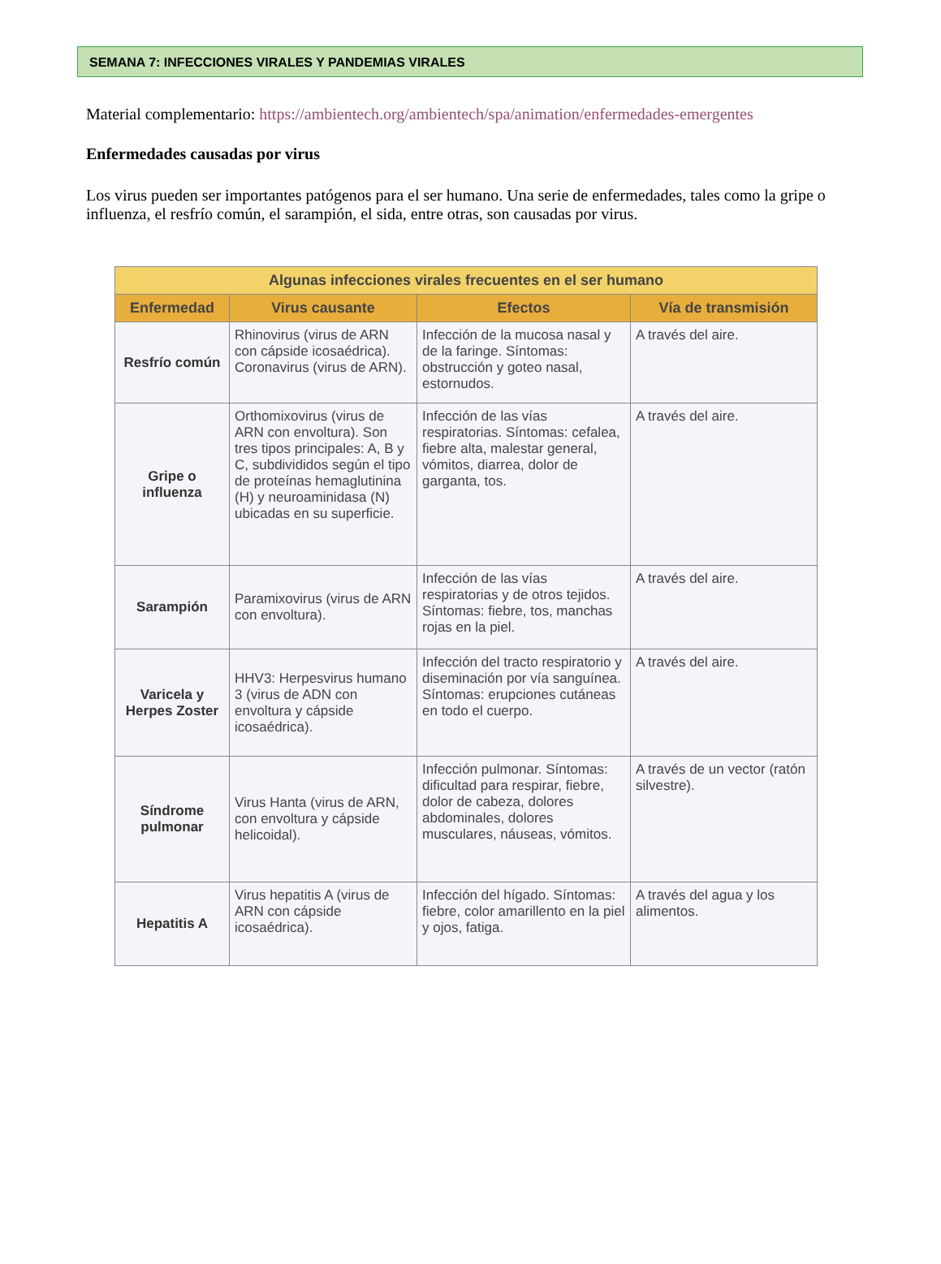SEMANA 7: INFECCIONES VIRALES Y PANDEMIAS VIRALES
Material complementario: https://ambientech.org/ambientech/spa/animation/enfermedades-emergentes
Enfermedades causadas por virus
Los virus pueden ser importantes patógenos para el ser humano. Una serie de enfermedades, tales como la gripe o influenza, el resfrío común, el sarampión, el sida, entre otras, son causadas por virus.
| Algunas infecciones virales frecuentes en el ser humano | | | |
| --- | --- | --- | --- |
| Enfermedad | Virus causante | Efectos | Vía de transmisión |
| Resfrío común | Rhinovirus (virus de ARN con cápside icosaédrica). Coronavirus (virus de ARN). | Infección de la mucosa nasal y de la faringe. Síntomas: obstrucción y goteo nasal, estornudos. | A través del aire. |
| Gripe o influenza | Orthomixovirus (virus de ARN con envoltura). Son tres tipos principales: A, B y C, subdivididos según el tipo de proteínas hemaglutinina (H) y neuroaminidasa (N) ubicadas en su superficie. | Infección de las vías respiratorias. Síntomas: cefalea, fiebre alta, malestar general, vómitos, diarrea, dolor de garganta, tos. | A través del aire. |
| Sarampión | Paramixovirus (virus de ARN con envoltura). | Infección de las vías respiratorias y de otros tejidos. Síntomas: fiebre, tos, manchas rojas en la piel. | A través del aire. |
| Varicela y Herpes Zoster | HHV3: Herpesvirus humano 3 (virus de ADN con envoltura y cápside icosaédrica). | Infección del tracto respiratorio y diseminación por vía sanguínea. Síntomas: erupciones cutáneas en todo el cuerpo. | A través del aire. |
| Síndrome pulmonar | Virus Hanta (virus de ARN, con envoltura y cápside helicoidal). | Infección pulmonar. Síntomas: dificultad para respirar, fiebre, dolor de cabeza, dolores abdominales, dolores musculares, náuseas, vómitos. | A través de un vector (ratón silvestre). |
| Hepatitis A | Virus hepatitis A (virus de ARN con cápside icosaédrica). | Infección del hígado. Síntomas: fiebre, color amarillento en la piel y ojos, fatiga. | A través del agua y los alimentos. |